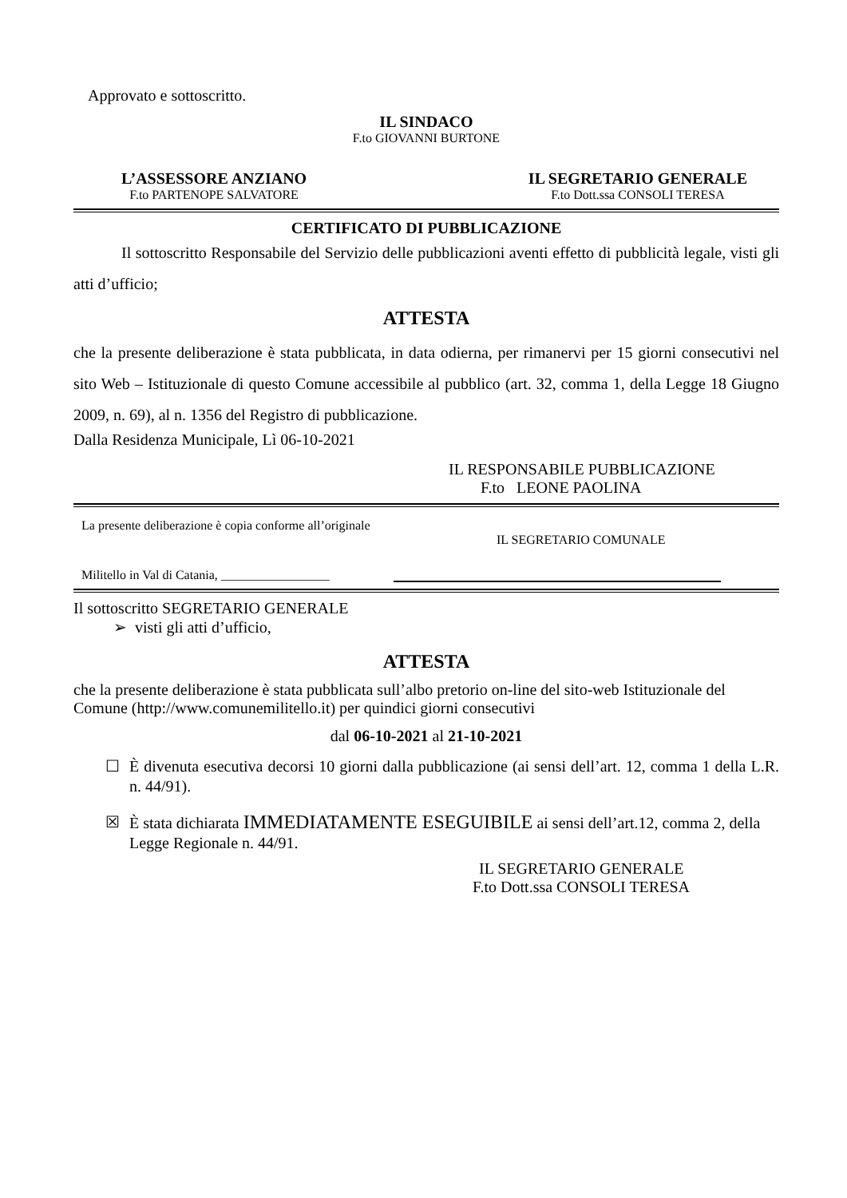Approvato e sottoscritto.
IL SINDACO
F.to GIOVANNI BURTONE
L’ASSESSORE ANZIANO
F.to PARTENOPE SALVATORE
IL SEGRETARIO GENERALE
F.to Dott.ssa CONSOLI TERESA
CERTIFICATO DI PUBBLICAZIONE
Il sottoscritto Responsabile del Servizio delle pubblicazioni aventi effetto di pubblicità legale, visti gli atti d’ufficio;
ATTESTA
che la presente deliberazione è stata pubblicata, in data odierna, per rimanervi per 15 giorni consecutivi nel sito Web – Istituzionale di questo Comune accessibile al pubblico (art. 32, comma 1, della Legge 18 Giugno 2009, n. 69), al n. 1356 del Registro di pubblicazione.
Dalla Residenza Municipale, Lì 06-10-2021
IL RESPONSABILE PUBBLICAZIONE
F.to LEONE PAOLINA
La presente deliberazione è copia conforme all’originale
IL SEGRETARIO COMUNALE
Militello in Val di Catania, _________________
Il sottoscritto SEGRETARIO GENERALE
➢ visti gli atti d’ufficio,
ATTESTA
che la presente deliberazione è stata pubblicata sull’albo pretorio on-line del sito-web Istituzionale del Comune (http://www.comunemilitello.it) per quindici giorni consecutivi
dal 06-10-2021 al 21-10-2021
☐ È divenuta esecutiva decorsi 10 giorni dalla pubblicazione (ai sensi dell’art. 12, comma 1 della L.R. n. 44/91).
☒ È stata dichiarata IMMEDIATAMENTE ESEGUIBILE ai sensi dell’art.12, comma 2, della Legge Regionale n. 44/91.
IL SEGRETARIO GENERALE
F.to Dott.ssa CONSOLI TERESA